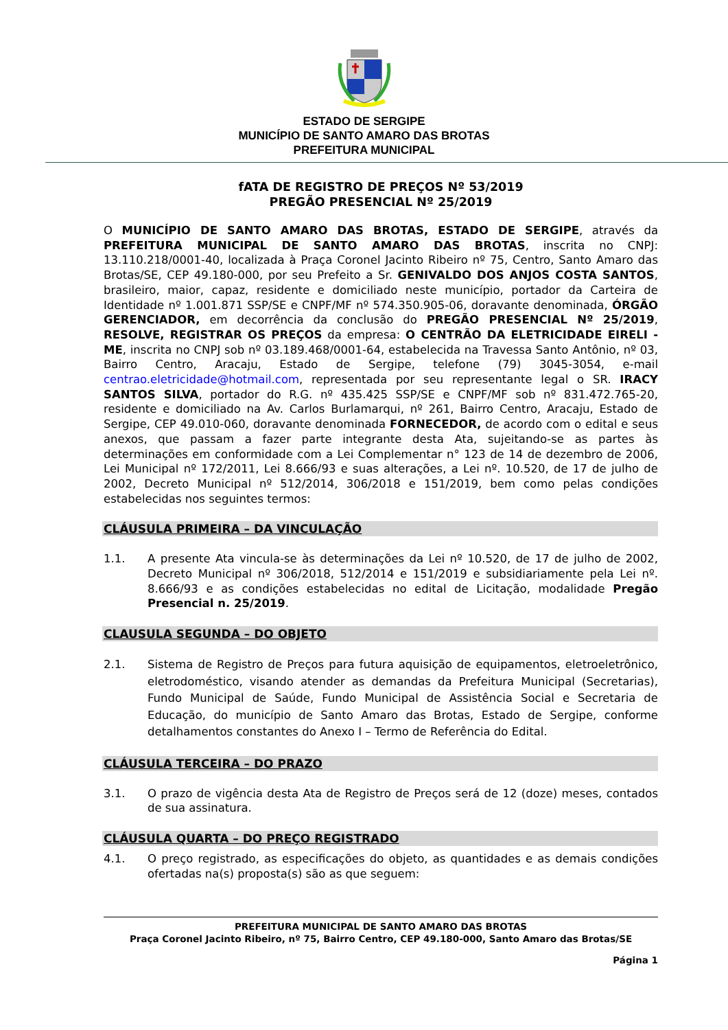ESTADO DE SERGIPE
MUNICÍPIO DE SANTO AMARO DAS BROTAS
PREFEITURA MUNICIPAL
fATA DE REGISTRO DE PREÇOS Nº 53/2019
PREGÃO PRESENCIAL Nº 25/2019
O MUNICÍPIO DE SANTO AMARO DAS BROTAS, ESTADO DE SERGIPE, através da PREFEITURA MUNICIPAL DE SANTO AMARO DAS BROTAS, inscrita no CNPJ: 13.110.218/0001-40, localizada à Praça Coronel Jacinto Ribeiro nº 75, Centro, Santo Amaro das Brotas/SE, CEP 49.180-000, por seu Prefeito a Sr. GENIVALDO DOS ANJOS COSTA SANTOS, brasileiro, maior, capaz, residente e domiciliado neste município, portador da Carteira de Identidade nº 1.001.871 SSP/SE e CNPF/MF nº 574.350.905-06, doravante denominada, ÓRGÃO GERENCIADOR, em decorrência da conclusão do PREGÃO PRESENCIAL Nº 25/2019, RESOLVE, REGISTRAR OS PREÇOS da empresa: O CENTRÃO DA ELETRICIDADE EIRELI - ME, inscrita no CNPJ sob nº 03.189.468/0001-64, estabelecida na Travessa Santo Antônio, nº 03, Bairro Centro, Aracaju, Estado de Sergipe, telefone (79) 3045-3054, e-mail centrao.eletricidade@hotmail.com, representada por seu representante legal o SR. IRACY SANTOS SILVA, portador do R.G. nº 435.425 SSP/SE e CNPF/MF sob nº 831.472.765-20, residente e domiciliado na Av. Carlos Burlamarqui, nº 261, Bairro Centro, Aracaju, Estado de Sergipe, CEP 49.010-060, doravante denominada FORNECEDOR, de acordo com o edital e seus anexos, que passam a fazer parte integrante desta Ata, sujeitando-se as partes às determinações em conformidade com a Lei Complementar n° 123 de 14 de dezembro de 2006, Lei Municipal nº 172/2011, Lei 8.666/93 e suas alterações, a Lei nº. 10.520, de 17 de julho de 2002, Decreto Municipal nº 512/2014, 306/2018 e 151/2019, bem como pelas condições estabelecidas nos seguintes termos:
CLÁUSULA PRIMEIRA – DA VINCULAÇÃO
1.1. A presente Ata vincula-se às determinações da Lei nº 10.520, de 17 de julho de 2002, Decreto Municipal nº 306/2018, 512/2014 e 151/2019 e subsidiariamente pela Lei nº. 8.666/93 e as condições estabelecidas no edital de Licitação, modalidade Pregão Presencial n. 25/2019.
CLAUSULA SEGUNDA – DO OBJETO
2.1. Sistema de Registro de Preços para futura aquisição de equipamentos, eletroeletrônico, eletrodoméstico, visando atender as demandas da Prefeitura Municipal (Secretarias), Fundo Municipal de Saúde, Fundo Municipal de Assistência Social e Secretaria de Educação, do município de Santo Amaro das Brotas, Estado de Sergipe, conforme detalhamentos constantes do Anexo I – Termo de Referência do Edital.
CLÁUSULA TERCEIRA – DO PRAZO
3.1. O prazo de vigência desta Ata de Registro de Preços será de 12 (doze) meses, contados de sua assinatura.
CLÁUSULA QUARTA – DO PREÇO REGISTRADO
4.1. O preço registrado, as especificações do objeto, as quantidades e as demais condições ofertadas na(s) proposta(s) são as que seguem:
PREFEITURA MUNICIPAL DE SANTO AMARO DAS BROTAS
Praça Coronel Jacinto Ribeiro, nº 75, Bairro Centro, CEP 49.180-000, Santo Amaro das Brotas/SE
Página 1